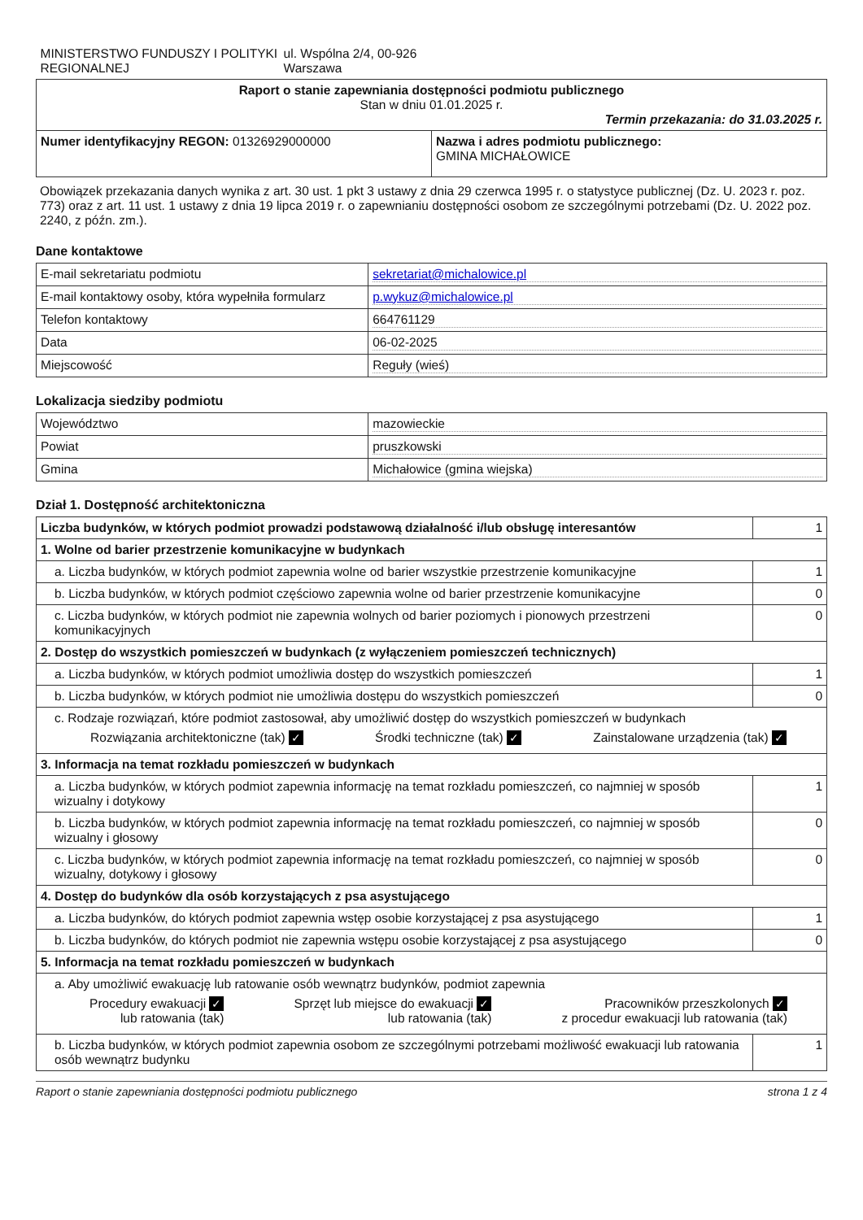| MINISTERSTWO FUNDUSZY I POLITYKI REGIONALNEJ ul. Wspólna 2/4, 00-926 Warszawa | |
| Raport o stanie zapewniania dostępności podmiotu publicznego Stan w dniu 01.01.2025 r. Termin przekazania: do 31.03.2025 r. | |
| Numer identyfikacyjny REGON: 01326929000000 | Nazwa i adres podmiotu publicznego: GMINA MICHAŁOWICE |
Obowiązek przekazania danych wynika z art. 30 ust. 1 pkt 3 ustawy z dnia 29 czerwca 1995 r. o statystyce publicznej (Dz. U. 2023 r. poz. 773) oraz z art. 11 ust. 1 ustawy z dnia 19 lipca 2019 r. o zapewnianiu dostępności osobom ze szczególnymi potrzebami (Dz. U. 2022 poz. 2240, z późn. zm.).
Dane kontaktowe
| E-mail sekretariatu podmiotu | sekretariat@michalowice.pl |
| E-mail kontaktowy osoby, która wypełniła formularz | p.wykuz@michalowice.pl |
| Telefon kontaktowy | 664761129 |
| Data | 06-02-2025 |
| Miejscowość | Reguły (wieś) |
Lokalizacja siedziby podmiotu
| Województwo | mazowieckie |
| Powiat | pruszkowski |
| Gmina | Michałowice (gmina wiejska) |
Dział 1. Dostępność architektoniczna
| Liczba budynków, w których podmiot prowadzi podstawową działalność i/lub obsługę interesantów | 1 |
| 1. Wolne od barier przestrzenie komunikacyjne w budynkach | |
| a. Liczba budynków, w których podmiot zapewnia wolne od barier wszystkie przestrzenie komunikacyjne | 1 |
| b. Liczba budynków, w których podmiot częściowo zapewnia wolne od barier przestrzenie komunikacyjne | 0 |
| c. Liczba budynków, w których podmiot nie zapewnia wolnych od barier poziomych i pionowych przestrzeni komunikacyjnych | 0 |
| 2. Dostęp do wszystkich pomieszczeń w budynkach (z wyłączeniem pomieszczeń technicznych) | |
| a. Liczba budynków, w których podmiot umożliwia dostęp do wszystkich pomieszczeń | 1 |
| b. Liczba budynków, w których podmiot nie umożliwia dostępu do wszystkich pomieszczeń | 0 |
| c. Rodzaje rozwiązań, które podmiot zastosował, aby umożliwić dostęp do wszystkich pomieszczeń w budynkach Rozwiązania architektoniczne (tak) ✓ Środki techniczne (tak) ✓ Zainstalowane urządzenia (tak) ✓ | |
| 3. Informacja na temat rozkładu pomieszczeń w budynkach | |
| a. Liczba budynków, w których podmiot zapewnia informację na temat rozkładu pomieszczeń, co najmniej w sposób wizualny i dotykowy | 1 |
| b. Liczba budynków, w których podmiot zapewnia informację na temat rozkładu pomieszczeń, co najmniej w sposób wizualny i głosowy | 0 |
| c. Liczba budynków, w których podmiot zapewnia informację na temat rozkładu pomieszczeń, co najmniej w sposób wizualny, dotykowy i głosowy | 0 |
| 4. Dostęp do budynków dla osób korzystających z psa asystującego | |
| a. Liczba budynków, do których podmiot zapewnia wstęp osobie korzystającej z psa asystującego | 1 |
| b. Liczba budynków, do których podmiot nie zapewnia wstępu osobie korzystającej z psa asystującego | 0 |
| 5. Informacja na temat rozkładu pomieszczeń w budynkach | |
| a. Aby umożliwić ewakuację lub ratowanie osób wewnątrz budynków, podmiot zapewnia Procedury ewakuacji ✓ lub ratowania (tak) Sprzęt lub miejsce do ewakuacji ✓ lub ratowania (tak) Pracowników przeszkolonych ✓ z procedur ewakuacji lub ratowania (tak) | |
| b. Liczba budynków, w których podmiot zapewnia osobom ze szczególnymi potrzebami możliwość ewakuacji lub ratowania osób wewnątrz budynku | 1 |
Raport o stanie zapewniania dostępności podmiotu publicznego strona 1 z 4